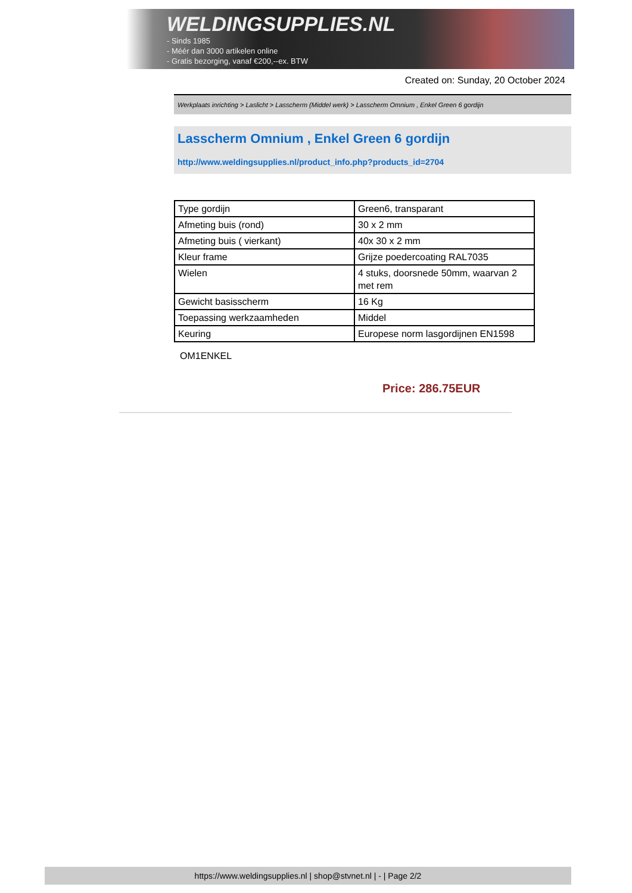WELDINGSUPPLIES.NL
- Sinds 1985
- Méér dan 3000 artikelen online
- Gratis bezorging, vanaf €200,--ex. BTW
Created on: Sunday, 20 October 2024
Werkplaats inrichting > Laslicht > Lasscherm (Middel werk) > Lasscherm Omnium , Enkel Green 6 gordijn
Lasscherm Omnium , Enkel Green 6 gordijn
http://www.weldingsupplies.nl/product_info.php?products_id=2704
| Type gordijn | Green6, transparant |
| Afmeting buis (rond) | 30 x 2 mm |
| Afmeting buis ( vierkant) | 40x 30 x 2 mm |
| Kleur frame | Grijze poedercoating RAL7035 |
| Wielen | 4 stuks, doorsnede 50mm, waarvan 2 met rem |
| Gewicht basisscherm | 16 Kg |
| Toepassing werkzaamheden | Middel |
| Keuring | Europese norm lasgordijnen EN1598 |
OM1ENKEL
Price: 286.75EUR
https://www.weldingsupplies.nl | shop@stvnet.nl | - | Page 2/2